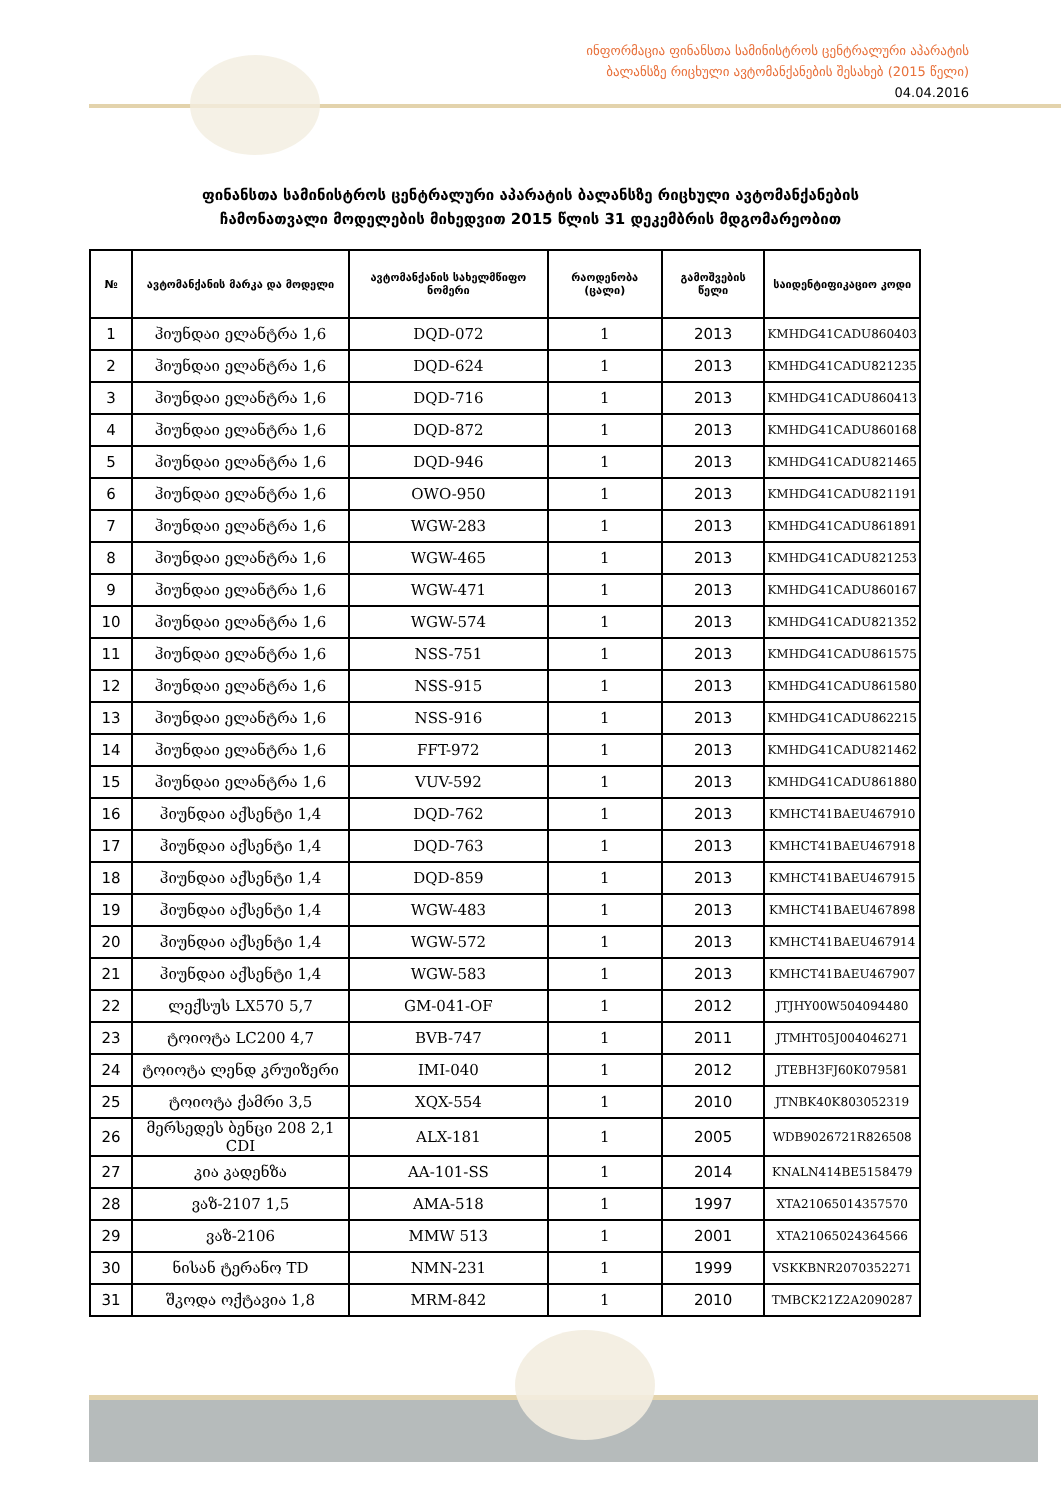ინფორმაცია ფინანსთა სამინისტროს ცენტრალური აპარატის
ბალანსზე რიცხული ავტომანქანების შესახებ (2015 წელი)
04.04.2016
ფინანსთა სამინისტროს ცენტრალური აპარატის ბალანსზე რიცხული ავტომანქანების
ჩამონათვალი მოდელების მიხედვით 2015 წლის 31 დეკემბრის მდგომარეობით
| № | ავტომანქანის მარკა და მოდელი | ავტომანქანის სახელმწიფო ნომერი | რაოდენობა (ცალი) | გამოშვების წელი | საიდენტიფიკაციო კოდი |
| --- | --- | --- | --- | --- | --- |
| 1 | ჰიუნდაი ელანტრა 1,6 | DQD-072 | 1 | 2013 | KMHDG41CADU860403 |
| 2 | ჰიუნდაი ელანტრა 1,6 | DQD-624 | 1 | 2013 | KMHDG41CADU821235 |
| 3 | ჰიუნდაი ელანტრა 1,6 | DQD-716 | 1 | 2013 | KMHDG41CADU860413 |
| 4 | ჰიუნდაი ელანტრა 1,6 | DQD-872 | 1 | 2013 | KMHDG41CADU860168 |
| 5 | ჰიუნდაი ელანტრა 1,6 | DQD-946 | 1 | 2013 | KMHDG41CADU821465 |
| 6 | ჰიუნდაი ელანტრა 1,6 | OWO-950 | 1 | 2013 | KMHDG41CADU821191 |
| 7 | ჰიუნდაი ელანტრა 1,6 | WGW-283 | 1 | 2013 | KMHDG41CADU861891 |
| 8 | ჰიუნდაი ელანტრა 1,6 | WGW-465 | 1 | 2013 | KMHDG41CADU821253 |
| 9 | ჰიუნდაი ელანტრა 1,6 | WGW-471 | 1 | 2013 | KMHDG41CADU860167 |
| 10 | ჰიუნდაი ელანტრა 1,6 | WGW-574 | 1 | 2013 | KMHDG41CADU821352 |
| 11 | ჰიუნდაი ელანტრა 1,6 | NSS-751 | 1 | 2013 | KMHDG41CADU861575 |
| 12 | ჰიუნდაი ელანტრა 1,6 | NSS-915 | 1 | 2013 | KMHDG41CADU861580 |
| 13 | ჰიუნდაი ელანტრა 1,6 | NSS-916 | 1 | 2013 | KMHDG41CADU862215 |
| 14 | ჰიუნდაი ელანტრა 1,6 | FFT-972 | 1 | 2013 | KMHDG41CADU821462 |
| 15 | ჰიუნდაი ელანტრა 1,6 | VUV-592 | 1 | 2013 | KMHDG41CADU861880 |
| 16 | ჰიუნდაი აქსენტი 1,4 | DQD-762 | 1 | 2013 | KMHCT41BAEU467910 |
| 17 | ჰიუნდაი აქსენტი 1,4 | DQD-763 | 1 | 2013 | KMHCT41BAEU467918 |
| 18 | ჰიუნდაი აქსენტი 1,4 | DQD-859 | 1 | 2013 | KMHCT41BAEU467915 |
| 19 | ჰიუნდაი აქსენტი 1,4 | WGW-483 | 1 | 2013 | KMHCT41BAEU467898 |
| 20 | ჰიუნდაი აქსენტი 1,4 | WGW-572 | 1 | 2013 | KMHCT41BAEU467914 |
| 21 | ჰიუნდაი აქსენტი 1,4 | WGW-583 | 1 | 2013 | KMHCT41BAEU467907 |
| 22 | ლექსუს LX570 5,7 | GM-041-OF | 1 | 2012 | JTJHY00W504094480 |
| 23 | ტოიოტა LC200 4,7 | BVB-747 | 1 | 2011 | JTMHT05J004046271 |
| 24 | ტოიოტა ლენდ კრუიზერი | IMI-040 | 1 | 2012 | JTEBH3FJ60K079581 |
| 25 | ტოიოტა ქამრი 3,5 | XQX-554 | 1 | 2010 | JTNBK40K803052319 |
| 26 | მერსედეს ბენცი 208 2,1 CDI | ALX-181 | 1 | 2005 | WDB9026721R826508 |
| 27 | კია კადენზა | AA-101-SS | 1 | 2014 | KNALN414BE5158479 |
| 28 | ვაზ-2107 1,5 | AMA-518 | 1 | 1997 | XTA21065014357570 |
| 29 | ვაზ-2106 | MMW 513 | 1 | 2001 | XTA21065024364566 |
| 30 | ნისან ტერანო TD | NMN-231 | 1 | 1999 | VSKKBNR2070352271 |
| 31 | შკოდა ოქტავია 1,8 | MRM-842 | 1 | 2010 | TMBCK21Z2A2090287 |